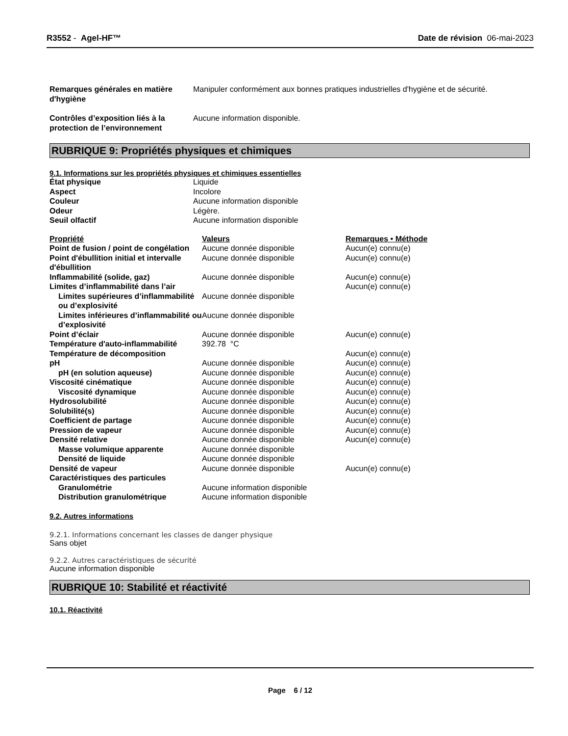R3552 - Agel-HF™ Date de révision 06-mai-2023
| Remarques générales en matière d'hygiène | Manipuler conformément aux bonnes pratiques industrielles d'hygiène et de sécurité. |
| Contrôles d’exposition liés à la protection de l’environnement | Aucune information disponible. |
RUBRIQUE 9: Propriétés physiques et chimiques
9.1. Informations sur les propriétés physiques et chimiques essentielles
| État physique | Liquide |
| Aspect | Incolore |
| Couleur | Aucune information disponible |
| Odeur | Légère. |
| Seuil olfactif | Aucune information disponible |
| Propriété | Valeurs | Remarques • Méthode |
| --- | --- | --- |
| Point de fusion / point de congélation | Aucune donnée disponible | Aucun(e) connu(e) |
| Point d'ébullition initial et intervalle d'ébullition | Aucune donnée disponible | Aucun(e) connu(e) |
| Inflammabilité (solide, gaz) | Aucune donnée disponible | Aucun(e) connu(e) |
| Limites d’inflammabilité dans l’air | | Aucun(e) connu(e) |
| Limites supérieures d’inflammabilité ou d’explosivité | Aucune donnée disponible | |
| Limites inférieures d’inflammabilité ou d’explosivité | Aucune donnée disponible | |
| Point d’éclair | Aucune donnée disponible | Aucun(e) connu(e) |
| Température d'auto-inflammabilité | 392.78 °C | |
| Température de décomposition | | Aucun(e) connu(e) |
| pH | Aucune donnée disponible | Aucun(e) connu(e) |
| pH (en solution aqueuse) | Aucune donnée disponible | Aucun(e) connu(e) |
| Viscosité cinématique | Aucune donnée disponible | Aucun(e) connu(e) |
| Viscosité dynamique | Aucune donnée disponible | Aucun(e) connu(e) |
| Hydrosolubilité | Aucune donnée disponible | Aucun(e) connu(e) |
| Solubilité(s) | Aucune donnée disponible | Aucun(e) connu(e) |
| Coefficient de partage | Aucune donnée disponible | Aucun(e) connu(e) |
| Pression de vapeur | Aucune donnée disponible | Aucun(e) connu(e) |
| Densité relative | Aucune donnée disponible | Aucun(e) connu(e) |
| Masse volumique apparente | Aucune donnée disponible | |
| Densité de liquide | Aucune donnée disponible | |
| Densité de vapeur | Aucune donnée disponible | Aucun(e) connu(e) |
| Caractéristiques des particules | | |
| Granulométrie | Aucune information disponible | |
| Distribution granulométrique | Aucune information disponible | |
9.2. Autres informations
9.2.1. Informations concernant les classes de danger physique
Sans objet
9.2.2. Autres caractéristiques de sécurité
Aucune information disponible
RUBRIQUE 10: Stabilité et réactivité
10.1. Réactivité
Page 6 / 12